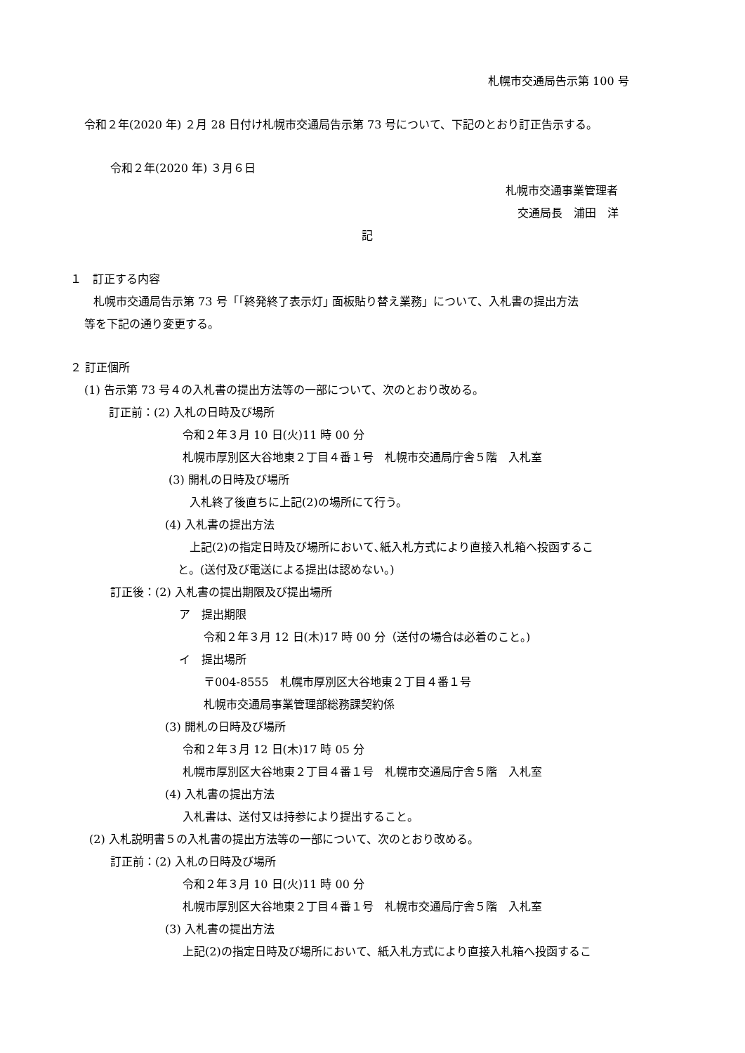札幌市交通局告示第 100 号
令和２年(2020 年) ２月 28 日付け札幌市交通局告示第 73 号について、下記のとおり訂正告示する。
令和２年(2020 年) ３月６日
札幌市交通事業管理者
交通局長　浦田　洋
記
１　訂正する内容
札幌市交通局告示第 73 号「｢終発終了表示灯｣ 面板貼り替え業務」について、入札書の提出方法
等を下記の通り変更する。
２ 訂正個所
(1) 告示第 73 号４の入札書の提出方法等の一部について、次のとおり改める。
訂正前：(2) 入札の日時及び場所
令和２年３月 10 日(火)11 時 00 分
札幌市厚別区大谷地東２丁目４番１号　札幌市交通局庁舎５階　入札室
(3) 開札の日時及び場所
入札終了後直ちに上記(2)の場所にて行う。
(4) 入札書の提出方法
上記(2)の指定日時及び場所において､紙入札方式により直接入札箱へ投函するこ
と。(送付及び電送による提出は認めない。)
訂正後：(2) 入札書の提出期限及び提出場所
ア　提出期限
令和２年３月 12 日(木)17 時 00 分（送付の場合は必着のこと。)
イ　提出場所
〒004-8555　札幌市厚別区大谷地東２丁目４番１号
札幌市交通局事業管理部総務課契約係
(3) 開札の日時及び場所
令和２年３月 12 日(木)17 時 05 分
札幌市厚別区大谷地東２丁目４番１号　札幌市交通局庁舎５階　入札室
(4) 入札書の提出方法
入札書は、送付又は持参により提出すること。
(2) 入札説明書５の入札書の提出方法等の一部について、次のとおり改める。
訂正前：(2) 入札の日時及び場所
令和２年３月 10 日(火)11 時 00 分
札幌市厚別区大谷地東２丁目４番１号　札幌市交通局庁舎５階　入札室
(3) 入札書の提出方法
上記(2)の指定日時及び場所において、紙入札方式により直接入札箱へ投函するこ